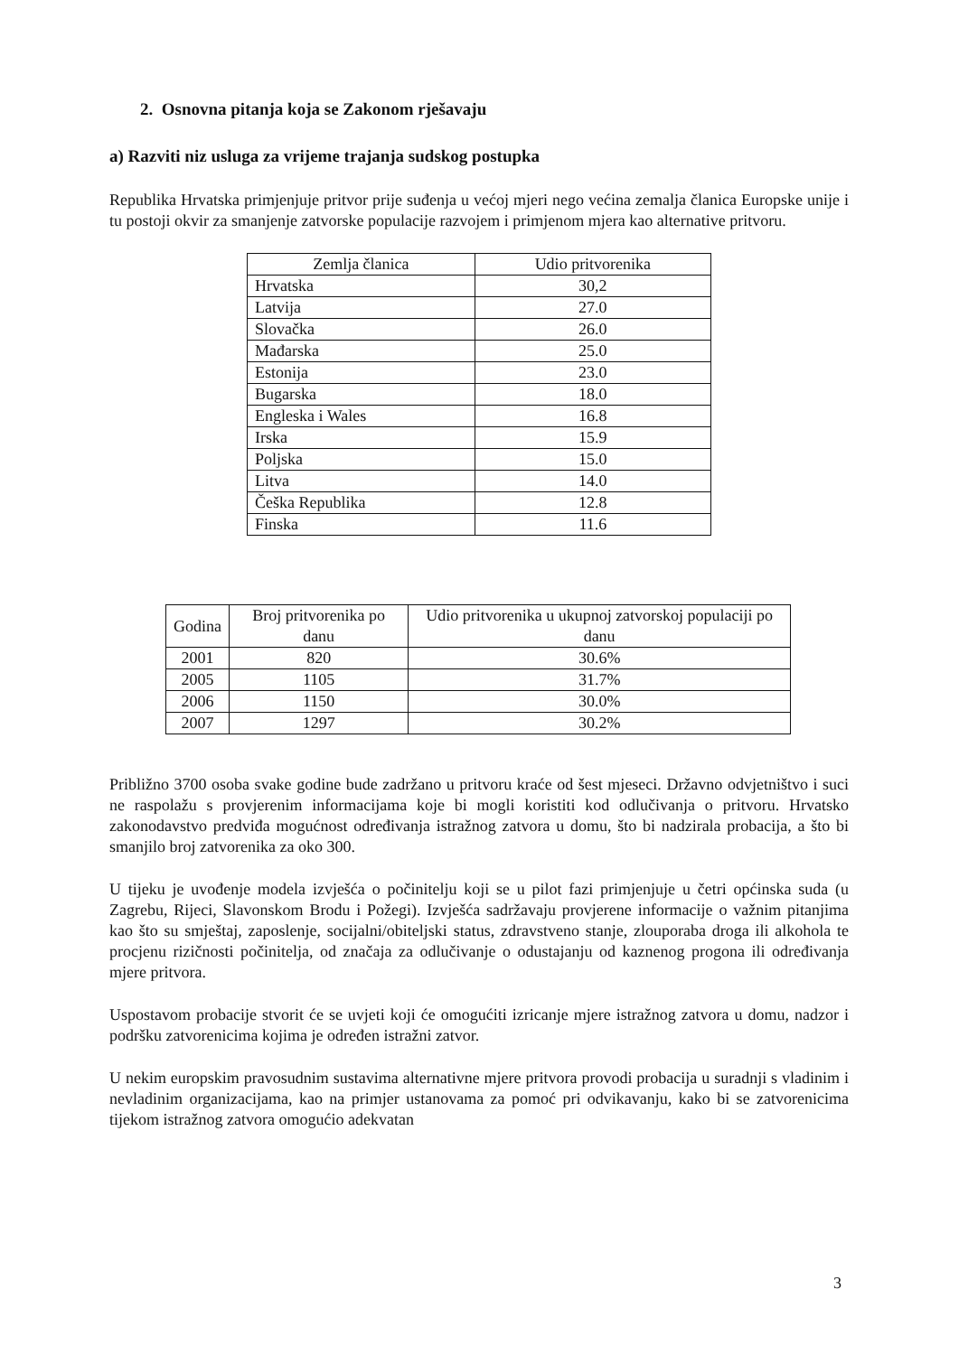2. Osnovna pitanja koja se Zakonom rješavaju
a) Razviti niz usluga za vrijeme trajanja sudskog postupka
Republika Hrvatska primjenjuje pritvor prije suđenja u većoj mjeri nego većina zemalja članica Europske unije i tu postoji okvir za smanjenje zatvorske populacije razvojem i primjenom mjera kao alternative pritvoru.
| Zemlja članica | Udio pritvorenika |
| --- | --- |
| Hrvatska | 30,2 |
| Latvija | 27.0 |
| Slovačka | 26.0 |
| Mađarska | 25.0 |
| Estonija | 23.0 |
| Bugarska | 18.0 |
| Engleska i Wales | 16.8 |
| Irska | 15.9 |
| Poljska | 15.0 |
| Litva | 14.0 |
| Češka Republika | 12.8 |
| Finska | 11.6 |
| Godina | Broj pritvorenika po danu | Udio pritvorenika u ukupnoj zatvorskoj populaciji po danu |
| --- | --- | --- |
| 2001 | 820 | 30.6% |
| 2005 | 1105 | 31.7% |
| 2006 | 1150 | 30.0% |
| 2007 | 1297 | 30.2% |
Približno 3700 osoba svake godine bude zadržano u pritvoru kraće od šest mjeseci. Državno odvjetništvo i suci ne raspolažu s provjerenim informacijama koje bi mogli koristiti kod odlučivanja o pritvoru. Hrvatsko zakonodavstvo predviđa mogućnost određivanja istražnog zatvora u domu, što bi nadzirala probacija, a što bi smanjilo broj zatvorenika za oko 300.
U tijeku je uvođenje modela izvješća o počinitelju koji se u pilot fazi primjenjuje u četri općinska suda (u Zagrebu, Rijeci, Slavonskom Brodu i Požegi). Izvješća sadržavaju provjerene informacije o važnim pitanjima kao što su smještaj, zaposlenje, socijalni/obiteljski status, zdravstveno stanje, zlouporaba droga ili alkohola te procjenu rizičnosti počinitelja, od značaja za odlučivanje o odustajanju od kaznenog progona ili određivanja mjere pritvora.
Uspostavom probacije stvorit će se uvjeti koji će omogućiti izricanje mjere istražnog zatvora u domu, nadzor i podršku zatvorenicima kojima je određen istražni zatvor.
U nekim europskim pravosudnim sustavima alternativne mjere pritvora provodi probacija u suradnji s vladinim i nevladinim organizacijama, kao na primjer ustanovama za pomoć pri odvikavanju, kako bi se zatvorenicima tijekom istražnog zatvora omogućio adekvatan
3